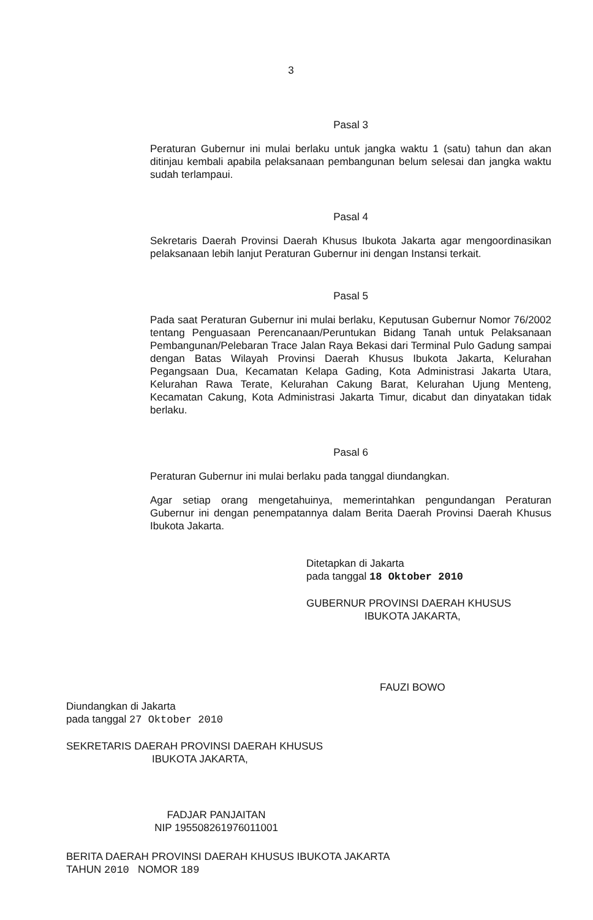3
Pasal 3
Peraturan Gubernur ini mulai berlaku untuk jangka waktu 1 (satu) tahun dan akan ditinjau kembali apabila pelaksanaan pembangunan belum selesai dan jangka waktu sudah terlampaui.
Pasal 4
Sekretaris Daerah Provinsi Daerah Khusus Ibukota Jakarta agar mengoordinasikan pelaksanaan lebih lanjut Peraturan Gubernur ini dengan Instansi terkait.
Pasal 5
Pada saat Peraturan Gubernur ini mulai berlaku, Keputusan Gubernur Nomor 76/2002 tentang Penguasaan Perencanaan/Peruntukan Bidang Tanah untuk Pelaksanaan Pembangunan/Pelebaran Trace Jalan Raya Bekasi dari Terminal Pulo Gadung sampai dengan Batas Wilayah Provinsi Daerah Khusus Ibukota Jakarta, Kelurahan Pegangsaan Dua, Kecamatan Kelapa Gading, Kota Administrasi Jakarta Utara, Kelurahan Rawa Terate, Kelurahan Cakung Barat, Kelurahan Ujung Menteng, Kecamatan Cakung, Kota Administrasi Jakarta Timur, dicabut dan dinyatakan tidak berlaku.
Pasal 6
Peraturan Gubernur ini mulai berlaku pada tanggal diundangkan.
Agar setiap orang mengetahuinya, memerintahkan pengundangan Peraturan Gubernur ini dengan penempatannya dalam Berita Daerah Provinsi Daerah Khusus Ibukota Jakarta.
Ditetapkan di Jakarta
pada tanggal 18 Oktober 2010
GUBERNUR PROVINSI DAERAH KHUSUS
IBUKOTA JAKARTA,
FAUZI BOWO
Diundangkan di Jakarta
pada tanggal 27 Oktober 2010
SEKRETARIS DAERAH PROVINSI DAERAH KHUSUS
IBUKOTA JAKARTA,
FADJAR PANJAITAN
NIP 195508261976011001
BERITA DAERAH PROVINSI DAERAH KHUSUS IBUKOTA JAKARTA
TAHUN 2010 NOMOR 189